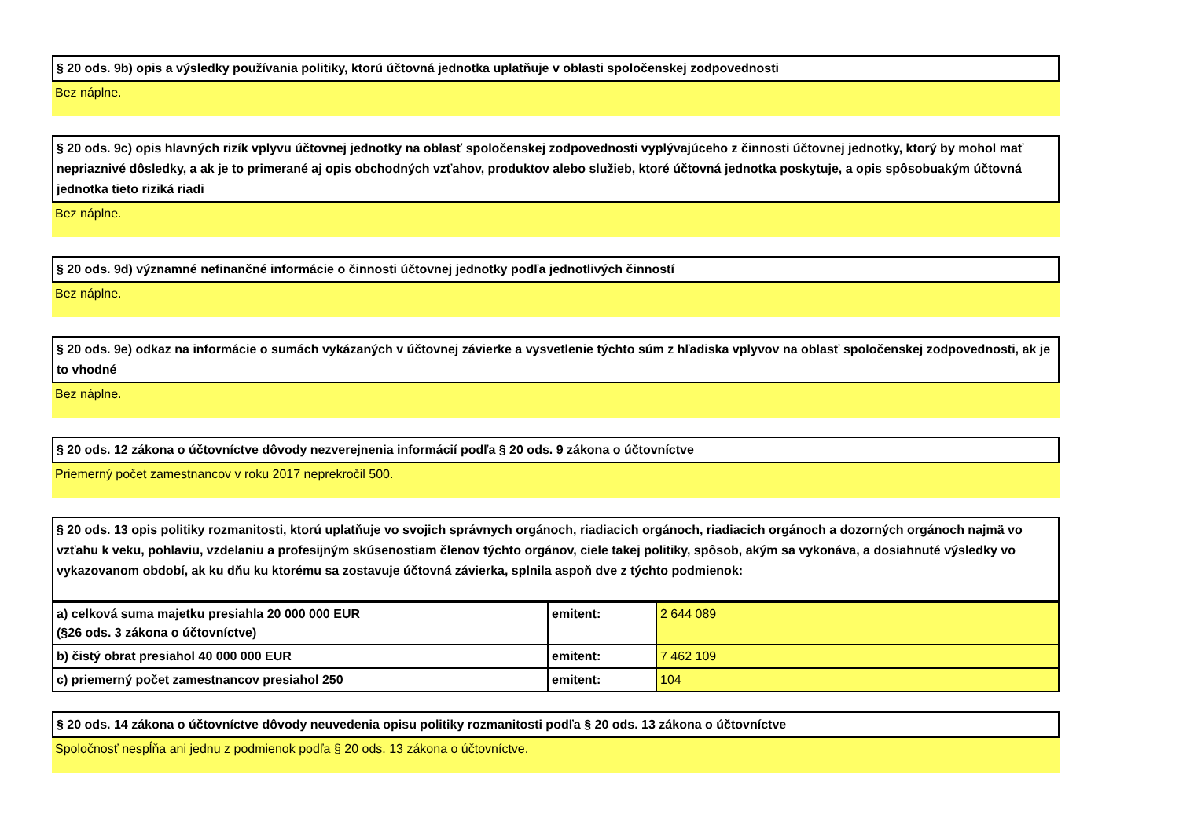§ 20 ods. 9b) opis a výsledky používania politiky, ktorú účtovná jednotka uplatňuje v oblasti spoločenskej zodpovednosti
Bez náplne.
§ 20 ods. 9c) opis hlavných rizík vplyvu účtovnej jednotky na oblasť spoločenskej zodpovednosti vyplývajúceho z činnosti účtovnej jednotky, ktorý by mohol mať nepriaznivé dôsledky, a ak je to primerané aj opis obchodných vzťahov, produktov alebo služieb, ktoré účtovná jednotka poskytuje, a opis spôsobuakým účtovná jednotka tieto riziká riadi
Bez náplne.
§ 20 ods. 9d) významné nefinančné informácie o činnosti účtovnej jednotky podľa jednotlivých činností
Bez náplne.
§ 20 ods. 9e) odkaz na informácie o sumách vykázaných v účtovnej závierke a vysvetlenie týchto súm z hľadiska vplyvov na oblasť spoločenskej zodpovednosti, ak je to vhodné
Bez náplne.
§ 20 ods. 12 zákona o účtovníctve dôvody nezverejnenia informácií podľa § 20 ods. 9 zákona o účtovníctve
Priemerný počet zamestnancov v roku 2017 neprekročil 500.
§ 20 ods. 13 opis politiky rozmanitosti, ktorú uplatňuje vo svojich správnych orgánoch, riadiacich orgánoch, riadiacich orgánoch a dozorných orgánoch najmä vo vzťahu k veku, pohlaviu, vzdelaniu a profesijným skúsenostiam členov týchto orgánov, ciele takej politiky, spôsob, akým sa vykonáva, a dosiahnuté výsledky vo vykazovanom období, ak ku dňu ku ktorému sa zostavuje účtovná závierka, splnila aspoň dve z týchto podmienok:
| a) celková suma majetku presiahla 20 000 000 EUR (§26 ods. 3 zákona o účtovníctve) | emitent: | 2 644 089 |
| b) čistý obrat presiahol 40 000 000 EUR | emitent: | 7 462 109 |
| c) priemerný počet zamestnancov presiahol 250 | emitent: | 104 |
§ 20 ods. 14 zákona o účtovníctve dôvody neuvedenia opisu politiky rozmanitosti podľa § 20 ods. 13 zákona o účtovníctve
Spoločnosť nespĺňa ani jednu z podmienok podľa § 20 ods. 13 zákona o účtovníctve.